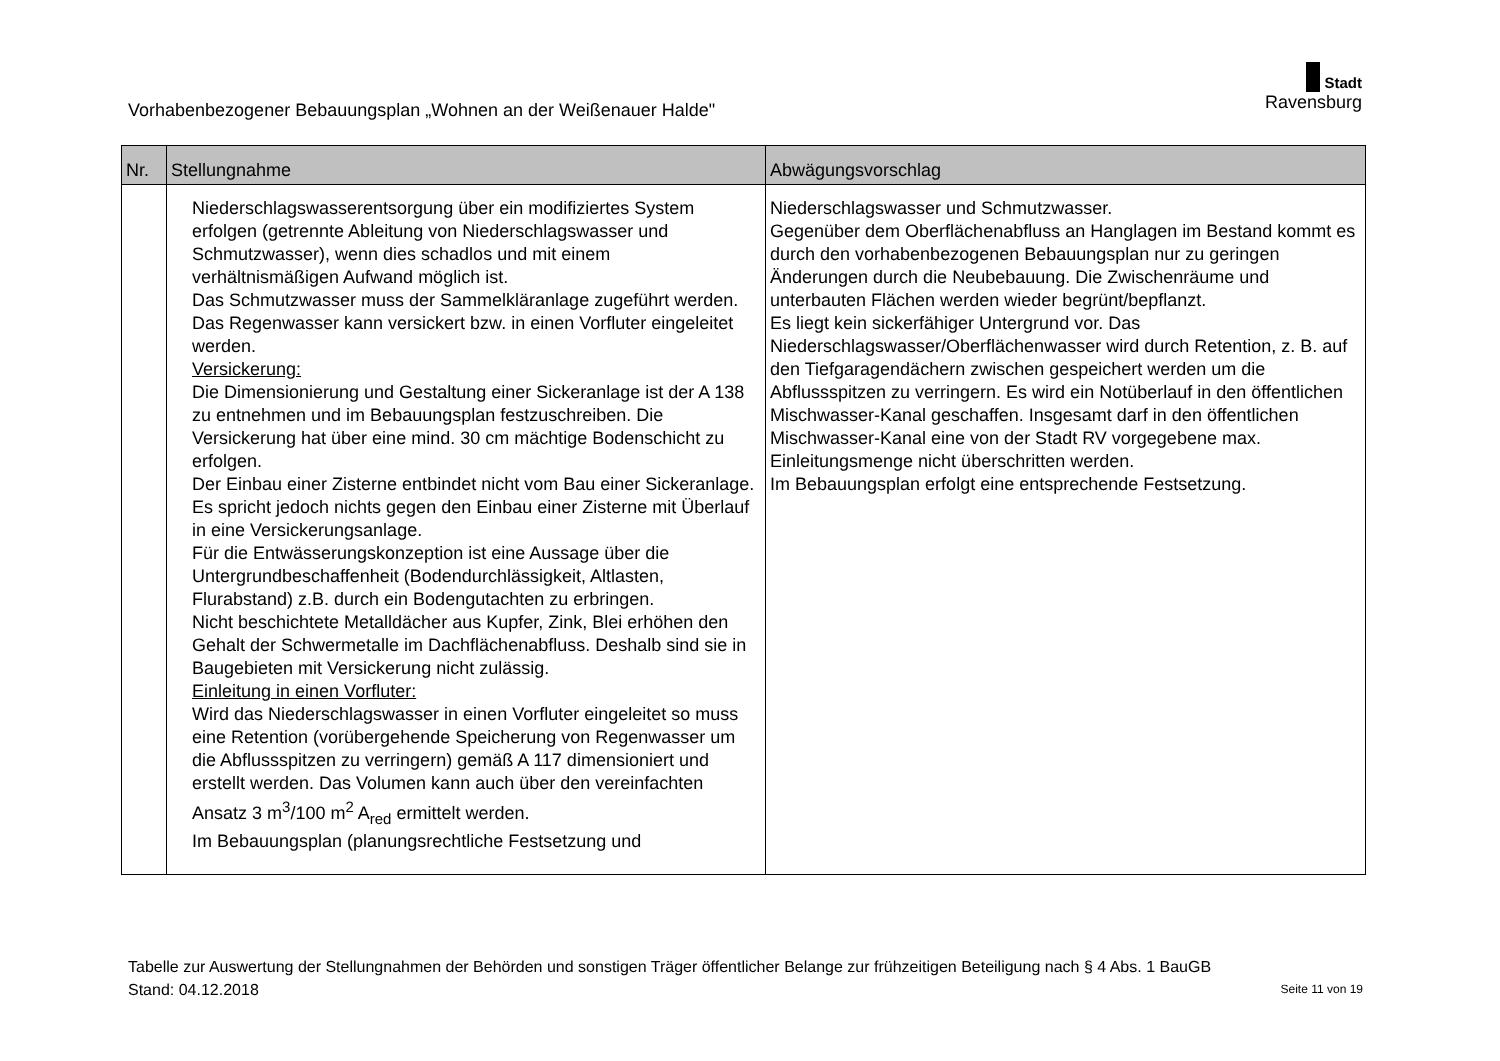Vorhabenbezogener Bebauungsplan „Wohnen an der Weißenauer Halde"
Stadt
Ravensburg
| Nr. | Stellungnahme | Abwägungsvorschlag |
| --- | --- | --- |
| | Niederschlagswasserentsorgung über ein modifiziertes System erfolgen (getrennte Ableitung von Niederschlagswasser und Schmutzwasser), wenn dies schadlos und mit einem verhältnismäßigen Aufwand möglich ist. Das Schmutzwasser muss der Sammelkläranlage zugeführt werden. Das Regenwasser kann versickert bzw. in einen Vorfluter eingeleitet werden. Versickerung: Die Dimensionierung und Gestaltung einer Sickeranlage ist der A 138 zu entnehmen und im Bebauungsplan festzuschreiben. Die Versickerung hat über eine mind. 30 cm mächtige Bodenschicht zu erfolgen. Der Einbau einer Zisterne entbindet nicht vom Bau einer Sickeranlage. Es spricht jedoch nichts gegen den Einbau einer Zisterne mit Überlauf in eine Versickerungsanlage. Für die Entwässerungskonzeption ist eine Aussage über die Untergrundbeschaffenheit (Bodendurchlässigkeit, Altlasten, Flurabstand) z.B. durch ein Bodengutachten zu erbringen. Nicht beschichtete Metalldächer aus Kupfer, Zink, Blei erhöhen den Gehalt der Schwermetalle im Dachflächenabfluss. Deshalb sind sie in Baugebieten mit Versickerung nicht zulässig. Einleitung in einen Vorfluter: Wird das Niederschlagswasser in einen Vorfluter eingeleitet so muss eine Retention (vorübergehende Speicherung von Regenwasser um die Abflussspitzen zu verringern) gemäß A 117 dimensioniert und erstellt werden. Das Volumen kann auch über den vereinfachten Ansatz 3 m<sup>3</sup>/100 m<sup>2</sup> A<sub>red</sub> ermittelt werden. Im Bebauungsplan (planungsrechtliche Festsetzung und | Niederschlagswasser und Schmutzwasser. Gegenüber dem Oberflächenabfluss an Hanglagen im Bestand kommt es durch den vorhabenbezogenen Bebauungsplan nur zu geringen Änderungen durch die Neubebauung. Die Zwischenräume und unterbauten Flächen werden wieder begrünt/bepflanzt. Es liegt kein sickerfähiger Untergrund vor. Das Niederschlagswasser/Oberflächenwasser wird durch Retention, z. B. auf den Tiefgaragendächern zwischen gespeichert werden um die Abflussspitzen zu verringern. Es wird ein Notüberlauf in den öffentlichen Mischwasser-Kanal geschaffen. Insgesamt darf in den öffentlichen Mischwasser-Kanal eine von der Stadt RV vorgegebene max. Einleitungsmenge nicht überschritten werden. Im Bebauungsplan erfolgt eine entsprechende Festsetzung. |
Tabelle zur Auswertung der Stellungnahmen der Behörden und sonstigen Träger öffentlicher Belange zur frühzeitigen Beteiligung nach § 4 Abs. 1 BauGB
Stand: 04.12.2018 Seite 11 von 19